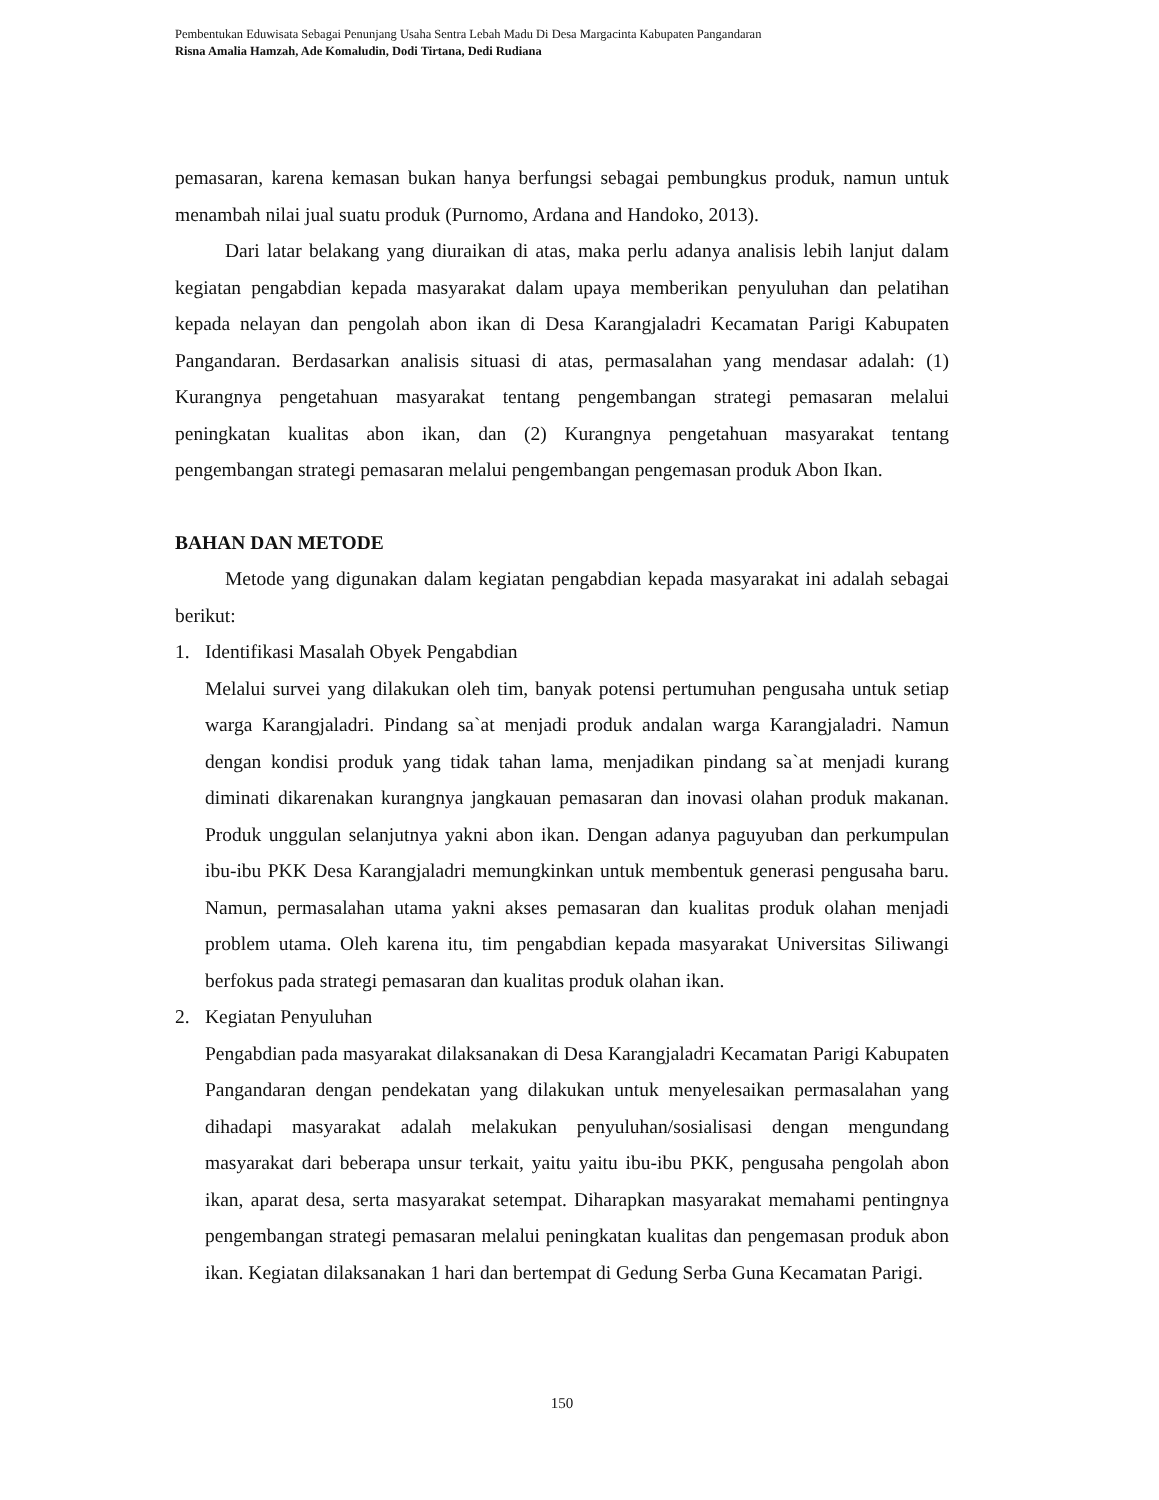Pembentukan Eduwisata Sebagai Penunjang Usaha Sentra Lebah Madu Di Desa Margacinta Kabupaten Pangandaran
Risna Amalia Hamzah, Ade Komaludin, Dodi Tirtana, Dedi Rudiana
pemasaran, karena kemasan bukan hanya berfungsi sebagai pembungkus produk, namun untuk menambah nilai jual suatu produk (Purnomo, Ardana and Handoko, 2013).
Dari latar belakang yang diuraikan di atas, maka perlu adanya analisis lebih lanjut dalam kegiatan pengabdian kepada masyarakat dalam upaya memberikan penyuluhan dan pelatihan kepada nelayan dan pengolah abon ikan di Desa Karangjaladri Kecamatan Parigi Kabupaten Pangandaran. Berdasarkan analisis situasi di atas, permasalahan yang mendasar adalah: (1) Kurangnya pengetahuan masyarakat tentang pengembangan strategi pemasaran melalui peningkatan kualitas abon ikan, dan (2) Kurangnya pengetahuan masyarakat tentang pengembangan strategi pemasaran melalui pengembangan pengemasan produk Abon Ikan.
BAHAN DAN METODE
Metode yang digunakan dalam kegiatan pengabdian kepada masyarakat ini adalah sebagai berikut:
1. Identifikasi Masalah Obyek Pengabdian
Melalui survei yang dilakukan oleh tim, banyak potensi pertumuhan pengusaha untuk setiap warga Karangjaladri. Pindang sa`at menjadi produk andalan warga Karangjaladri. Namun dengan kondisi produk yang tidak tahan lama, menjadikan pindang sa`at menjadi kurang diminati dikarenakan kurangnya jangkauan pemasaran dan inovasi olahan produk makanan. Produk unggulan selanjutnya yakni abon ikan. Dengan adanya paguyuban dan perkumpulan ibu-ibu PKK Desa Karangjaladri memungkinkan untuk membentuk generasi pengusaha baru. Namun, permasalahan utama yakni akses pemasaran dan kualitas produk olahan menjadi problem utama. Oleh karena itu, tim pengabdian kepada masyarakat Universitas Siliwangi berfokus pada strategi pemasaran dan kualitas produk olahan ikan.
2. Kegiatan Penyuluhan
Pengabdian pada masyarakat dilaksanakan di Desa Karangjaladri Kecamatan Parigi Kabupaten Pangandaran dengan pendekatan yang dilakukan untuk menyelesaikan permasalahan yang dihadapi masyarakat adalah melakukan penyuluhan/sosialisasi dengan mengundang masyarakat dari beberapa unsur terkait, yaitu yaitu ibu-ibu PKK, pengusaha pengolah abon ikan, aparat desa, serta masyarakat setempat. Diharapkan masyarakat memahami pentingnya pengembangan strategi pemasaran melalui peningkatan kualitas dan pengemasan produk abon ikan. Kegiatan dilaksanakan 1 hari dan bertempat di Gedung Serba Guna Kecamatan Parigi.
150